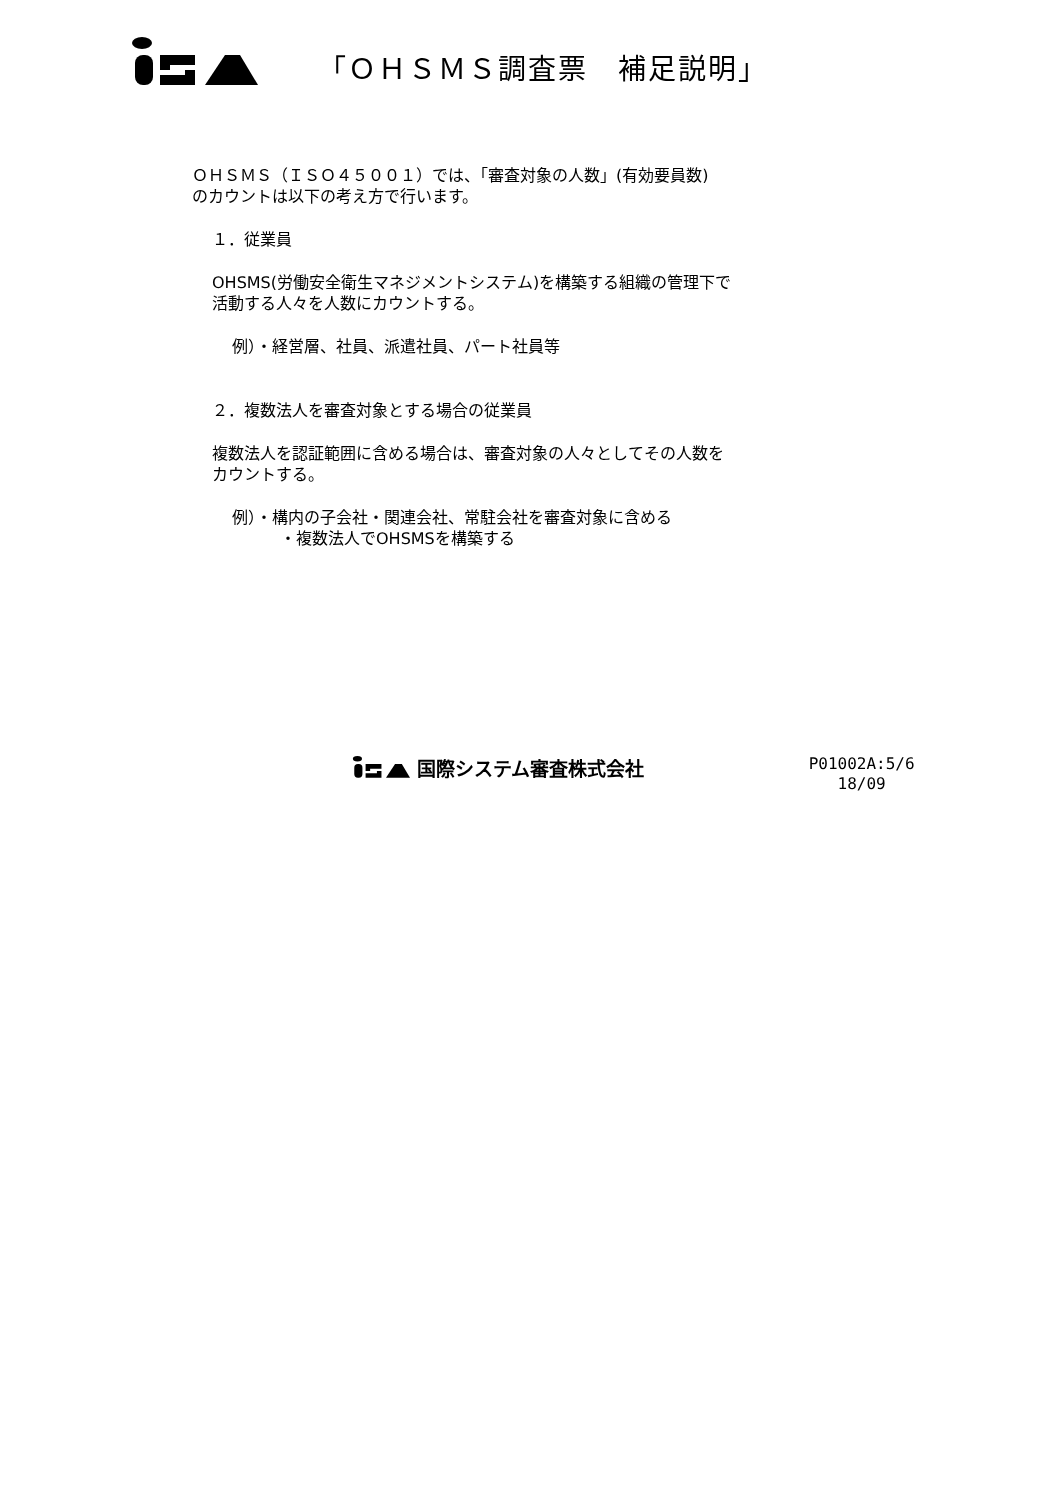「ＯＨＳＭＳ調査票　補足説明」
ＯＨＳＭＳ（ＩＳＯ４５００１）では、「審査対象の人数」(有効要員数)
のカウントは以下の考え方で行います。
１．従業員
OHSMS(労働安全衛生マネジメントシステム)を構築する組織の管理下で
活動する人々を人数にカウントする。
例）・経営層、社員、派遣社員、パート社員等
２．複数法人を審査対象とする場合の従業員
複数法人を認証範囲に含める場合は、審査対象の人々としてその人数を
カウントする。
例）・構内の子会社・関連会社、常駐会社を審査対象に含める
　　　・複数法人でOHSMSを構築する
国際システム審査株式会社
P01002A:5/6
18/09